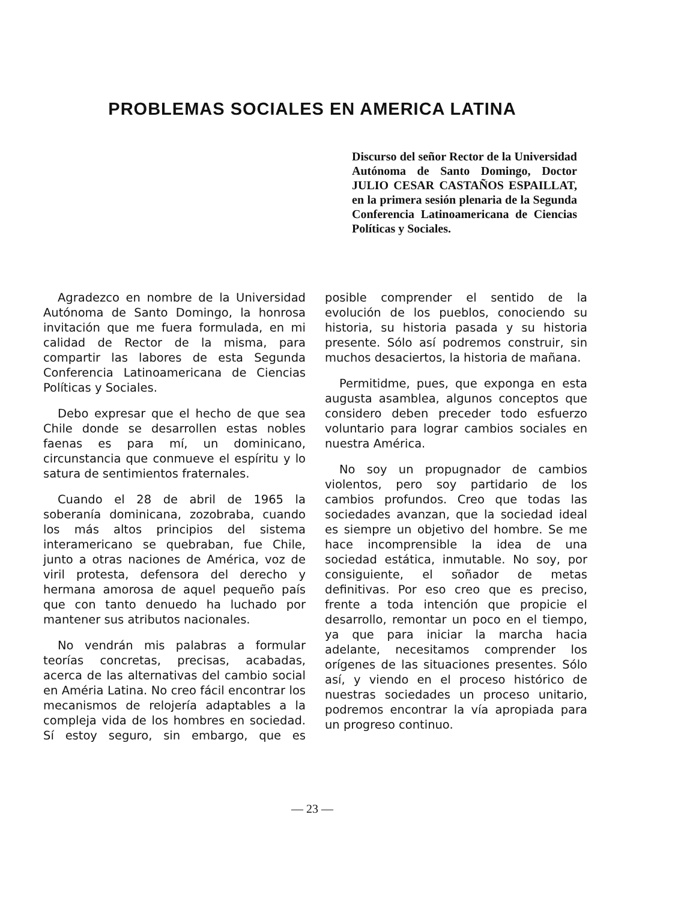PROBLEMAS SOCIALES EN AMERICA LATINA
Discurso del señor Rector de la Universidad Autónoma de Santo Domingo, Doctor JULIO CESAR CASTAÑOS ESPAILLAT, en la primera sesión plenaria de la Segunda Conferencia Latinoamericana de Ciencias Políticas y Sociales.
Agradezco en nombre de la Universidad Autónoma de Santo Domingo, la honrosa invitación que me fuera formulada, en mi calidad de Rector de la misma, para compartir las labores de esta Segunda Conferencia Latinoamericana de Ciencias Políticas y Sociales.
Debo expresar que el hecho de que sea Chile donde se desarrollen estas nobles faenas es para mí, un dominicano, circunstancia que conmueve el espíritu y lo satura de sentimientos fraternales.
Cuando el 28 de abril de 1965 la soberanía dominicana, zozobraba, cuando los más altos principios del sistema interamericano se quebraban, fue Chile, junto a otras naciones de América, voz de viril protesta, defensora del derecho y hermana amorosa de aquel pequeño país que con tanto denuedo ha luchado por mantener sus atributos nacionales.
No vendrán mis palabras a formular teorías concretas, precisas, acabadas, acerca de las alternativas del cambio social en Améria Latina. No creo fácil encontrar los mecanismos de relojería adaptables a la compleja vida de los hombres en sociedad. Sí estoy seguro, sin embargo, que es posible comprender el sentido de la evolución de los pueblos, conociendo su historia, su historia pasada y su historia presente. Sólo así podremos construir, sin muchos desaciertos, la historia de mañana.
Permitidme, pues, que exponga en esta augusta asamblea, algunos conceptos que considero deben preceder todo esfuerzo voluntario para lograr cambios sociales en nuestra América.
No soy un propugnador de cambios violentos, pero soy partidario de los cambios profundos. Creo que todas las sociedades avanzan, que la sociedad ideal es siempre un objetivo del hombre. Se me hace incomprensible la idea de una sociedad estática, inmutable. No soy, por consiguiente, el soñador de metas definitivas. Por eso creo que es preciso, frente a toda intención que propicie el desarrollo, remontar un poco en el tiempo, ya que para iniciar la marcha hacia adelante, necesitamos comprender los orígenes de las situaciones presentes. Sólo así, y viendo en el proceso histórico de nuestras sociedades un proceso unitario, podremos encontrar la vía apropiada para un progreso continuo.
— 23 —